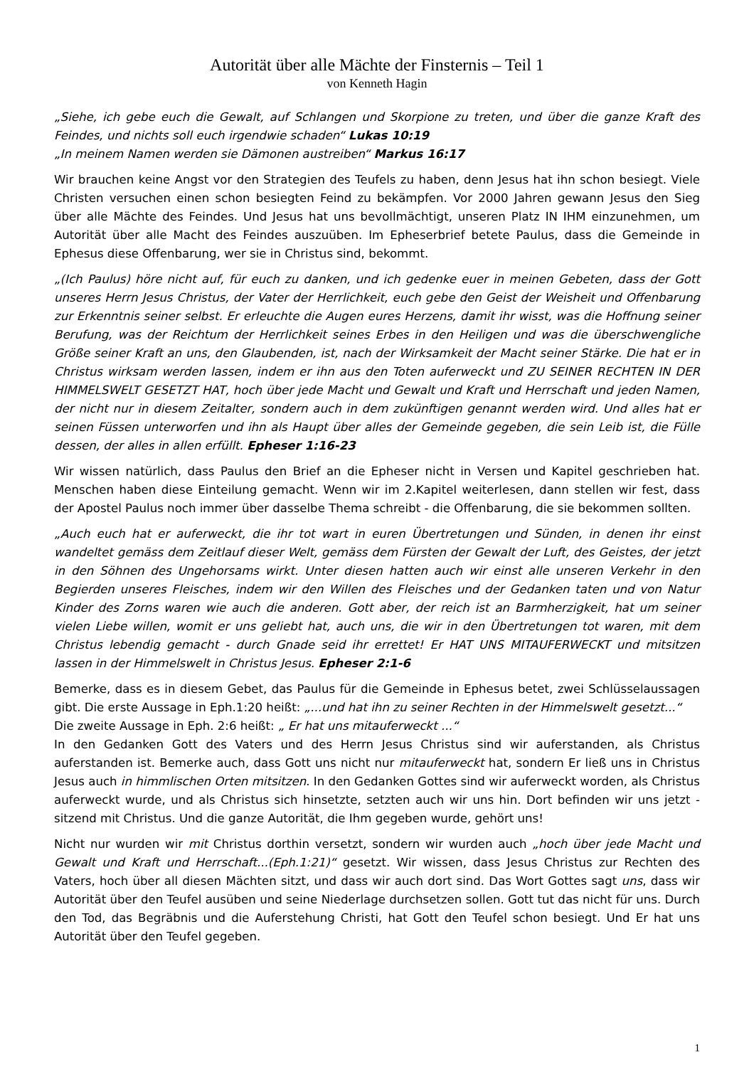Autorität über alle Mächte der Finsternis – Teil 1
von Kenneth Hagin
„Siehe, ich gebe euch die Gewalt, auf Schlangen und Skorpione zu treten, und über die ganze Kraft des Feindes, und nichts soll euch irgendwie schaden“ Lukas 10:19
„In meinem Namen werden sie Dämonen austreiben“ Markus 16:17
Wir brauchen keine Angst vor den Strategien des Teufels zu haben, denn Jesus hat ihn schon besiegt. Viele Christen versuchen einen schon besiegten Feind zu bekämpfen. Vor 2000 Jahren gewann Jesus den Sieg über alle Mächte des Feindes. Und Jesus hat uns bevollmächtigt, unseren Platz IN IHM einzunehmen, um Autorität über alle Macht des Feindes auszuüben. Im Epheserbrief betete Paulus, dass die Gemeinde in Ephesus diese Offenbarung, wer sie in Christus sind, bekommt.
„(Ich Paulus) höre nicht auf, für euch zu danken, und ich gedenke euer in meinen Gebeten, dass der Gott unseres Herrn Jesus Christus, der Vater der Herrlichkeit, euch gebe den Geist der Weisheit und Offenbarung zur Erkenntnis seiner selbst. Er erleuchte die Augen eures Herzens, damit ihr wisst, was die Hoffnung seiner Berufung, was der Reichtum der Herrlichkeit seines Erbes in den Heiligen und was die überschwengliche Größe seiner Kraft an uns, den Glaubenden, ist, nach der Wirksamkeit der Macht seiner Stärke. Die hat er in Christus wirksam werden lassen, indem er ihn aus den Toten auferweckt und ZU SEINER RECHTEN IN DER HIMMELSWELT GESETZT HAT, hoch über jede Macht und Gewalt und Kraft und Herrschaft und jeden Namen, der nicht nur in diesem Zeitalter, sondern auch in dem zukünftigen genannt werden wird. Und alles hat er seinen Füssen unterworfen und ihn als Haupt über alles der Gemeinde gegeben, die sein Leib ist, die Fülle dessen, der alles in allen erfüllt. Epheser 1:16-23
Wir wissen natürlich, dass Paulus den Brief an die Epheser nicht in Versen und Kapitel geschrieben hat. Menschen haben diese Einteilung gemacht. Wenn wir im 2.Kapitel weiterlesen, dann stellen wir fest, dass der Apostel Paulus noch immer über dasselbe Thema schreibt - die Offenbarung, die sie bekommen sollten.
„Auch euch hat er auferweckt, die ihr tot wart in euren Übertretungen und Sünden, in denen ihr einst wandeltet gemäss dem Zeitlauf dieser Welt, gemäss dem Fürsten der Gewalt der Luft, des Geistes, der jetzt in den Söhnen des Ungehorsams wirkt. Unter diesen hatten auch wir einst alle unseren Verkehr in den Begierden unseres Fleisches, indem wir den Willen des Fleisches und der Gedanken taten und von Natur Kinder des Zorns waren wie auch die anderen. Gott aber, der reich ist an Barmherzigkeit, hat um seiner vielen Liebe willen, womit er uns geliebt hat, auch uns, die wir in den Übertretungen tot waren, mit dem Christus lebendig gemacht - durch Gnade seid ihr errettet! Er HAT UNS MITAUFERWECKT und mitsitzen lassen in der Himmelswelt in Christus Jesus. Epheser 2:1-6
Bemerke, dass es in diesem Gebet, das Paulus für die Gemeinde in Ephesus betet, zwei Schlüsselaussagen gibt. Die erste Aussage in Eph.1:20 heißt: „...und hat ihn zu seiner Rechten in der Himmelswelt gesetzt...“
Die zweite Aussage in Eph. 2:6 heißt: „ Er hat uns mitauferweckt ...“
In den Gedanken Gott des Vaters und des Herrn Jesus Christus sind wir auferstanden, als Christus auferstanden ist. Bemerke auch, dass Gott uns nicht nur mitauferweckt hat, sondern Er ließ uns in Christus Jesus auch in himmlischen Orten mitsitzen. In den Gedanken Gottes sind wir auferweckt worden, als Christus auferweckt wurde, und als Christus sich hinsetzte, setzten auch wir uns hin. Dort befinden wir uns jetzt - sitzend mit Christus. Und die ganze Autorität, die Ihm gegeben wurde, gehört uns!
Nicht nur wurden wir mit Christus dorthin versetzt, sondern wir wurden auch „hoch über jede Macht und Gewalt und Kraft und Herrschaft...(Eph.1:21)“ gesetzt. Wir wissen, dass Jesus Christus zur Rechten des Vaters, hoch über all diesen Mächten sitzt, und dass wir auch dort sind. Das Wort Gottes sagt uns, dass wir Autorität über den Teufel ausüben und seine Niederlage durchsetzen sollen. Gott tut das nicht für uns. Durch den Tod, das Begräbnis und die Auferstehung Christi, hat Gott den Teufel schon besiegt. Und Er hat uns Autorität über den Teufel gegeben.
1